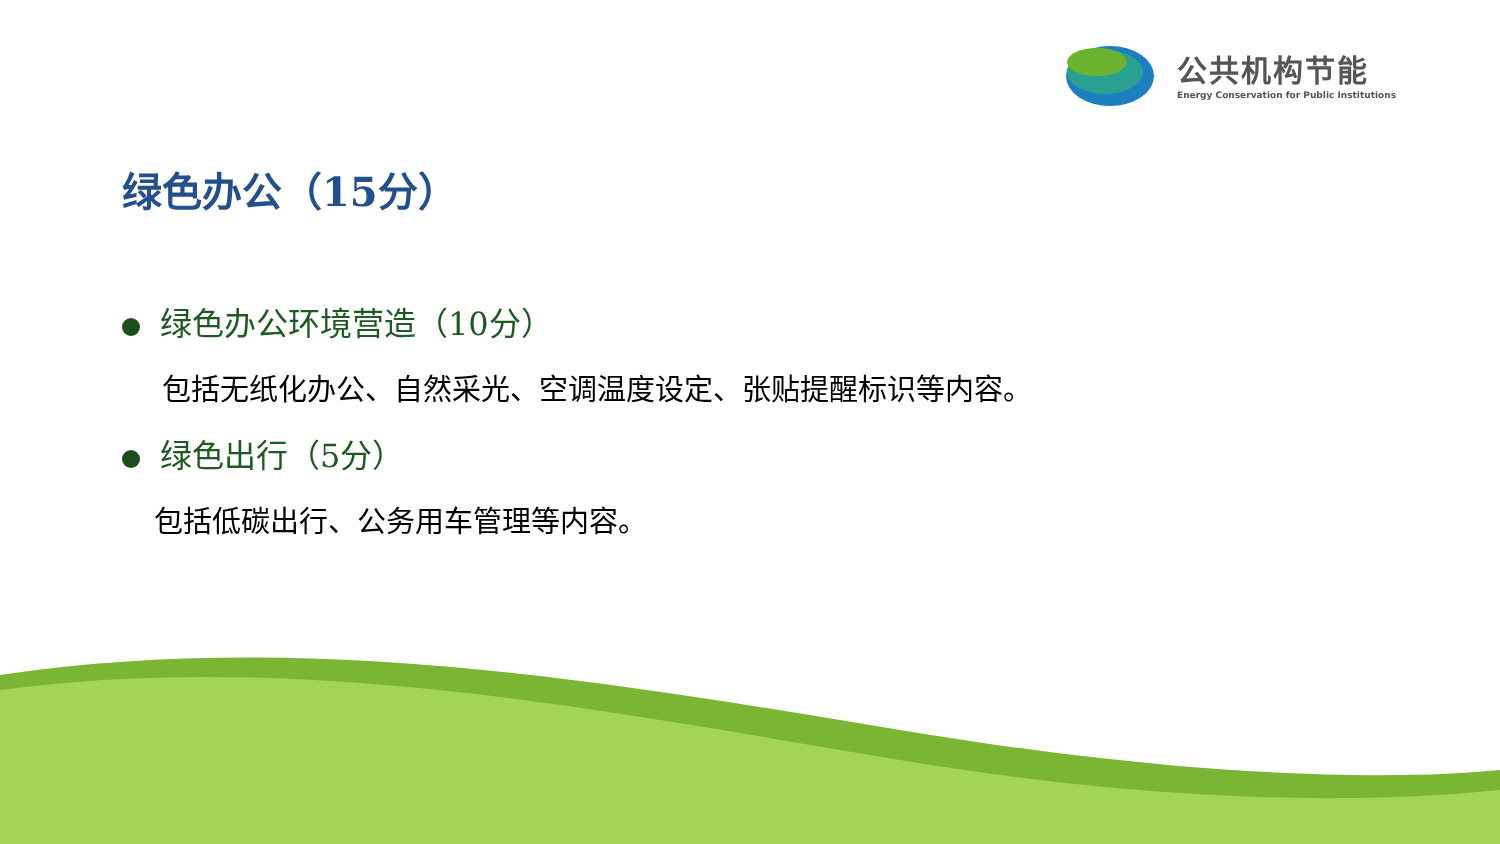公共机构节能
Energy Conservation for Public Institutions
绿色办公（15分）
绿色办公环境营造（10分）
包括无纸化办公、自然采光、空调温度设定、张贴提醒标识等内容。
绿色出行（5分）
包括低碳出行、公务用车管理等内容。